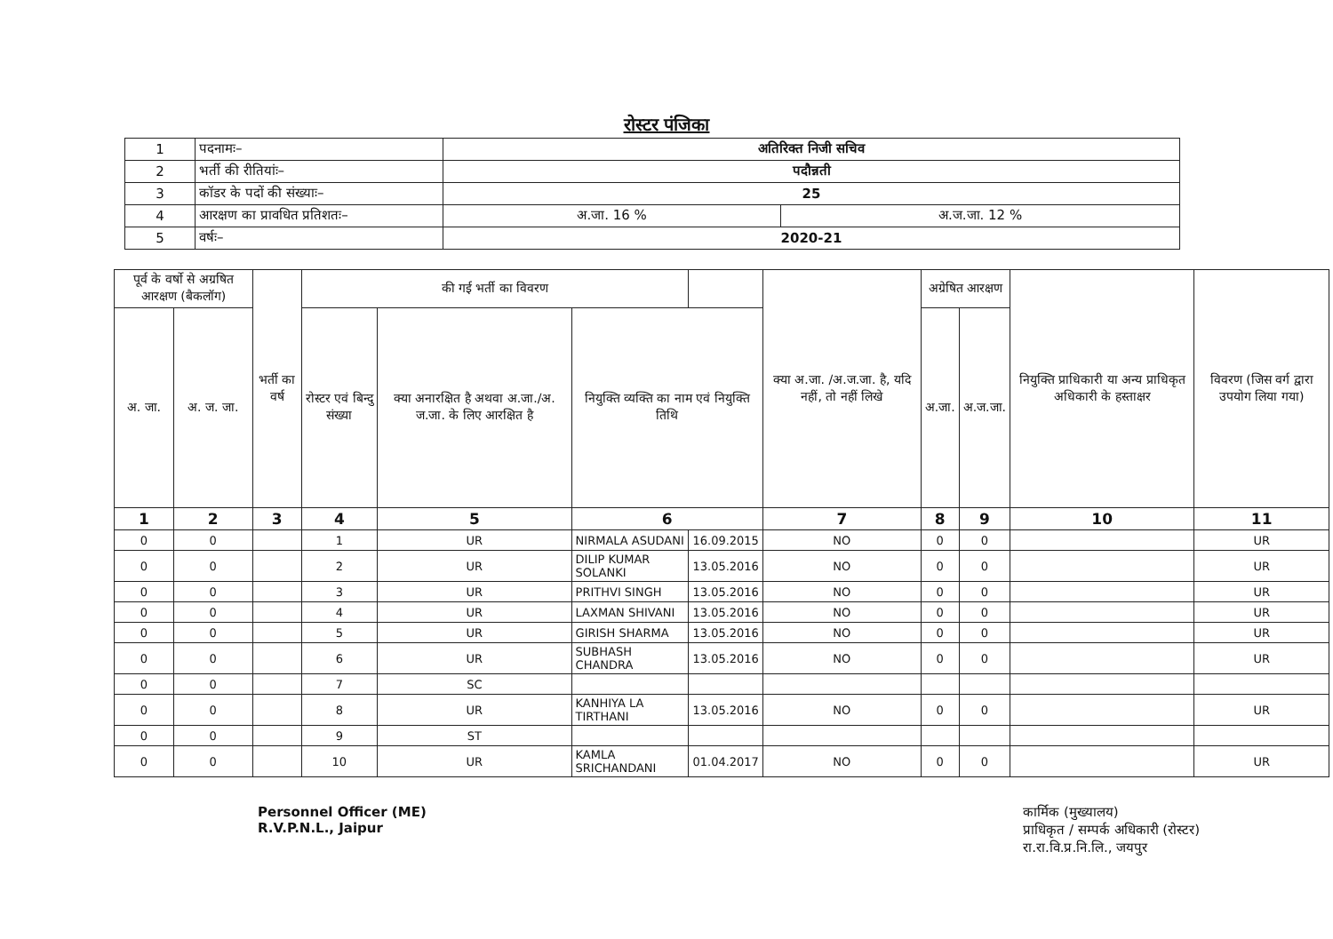रोस्टर पंजिका
| 1 | पदनामः– | अतिरिक्त निजी सचिव | |
| 2 | भर्ती की रीतियांः– | पदौन्नती | |
| 3 | कॉडर के पदों की संख्याः– | 25 | |
| 4 | आरक्षण का प्रावधित प्रतिशतः– | अ.जा. 16 % | अ.ज.जा. 12 % |
| 5 | वर्षः– | 2020-21 | |
| पूर्व के वर्षो से अग्रषित आरक्षण (बैकलॉग) | | भर्ती का वर्ष | की गई भर्ती का विवरण | | | | क्या अ.जा. /अ.ज.जा. है, यदि नहीं, तो नहीं लिखे | अग्रेषित आरक्षण | | नियुक्ति प्राधिकारी या अन्य प्राधिकृत अधिकारी के हस्ताक्षर | विवरण (जिस वर्ग द्वारा उपयोग लिया गया) |
| --- | --- | --- | --- | --- | --- | --- | --- | --- | --- | --- | --- |
| अ. जा. | अ. ज. जा. | | रोस्टर एवं बिन्दु संख्या | क्या अनारक्षित है अथवा अ.जा./अ. ज.जा. के लिए आरक्षित है | नियुक्ति व्यक्ति का नाम एवं नियुक्ति तिथि | | | अ.जा. | अ.ज.जा. | | |
| 1 | 2 | 3 | 4 | 5 | 6 | | 7 | 8 | 9 | 10 | 11 |
| 0 | 0 | | 1 | UR | NIRMALA ASUDANI | 16.09.2015 | NO | 0 | 0 | | UR |
| 0 | 0 | | 2 | UR | DILIP KUMAR SOLANKI | 13.05.2016 | NO | 0 | 0 | | UR |
| 0 | 0 | | 3 | UR | PRITHVI SINGH | 13.05.2016 | NO | 0 | 0 | | UR |
| 0 | 0 | | 4 | UR | LAXMAN SHIVANI | 13.05.2016 | NO | 0 | 0 | | UR |
| 0 | 0 | | 5 | UR | GIRISH SHARMA | 13.05.2016 | NO | 0 | 0 | | UR |
| 0 | 0 | | 6 | UR | SUBHASH CHANDRA | 13.05.2016 | NO | 0 | 0 | | UR |
| 0 | 0 | | 7 | SC | | | | | | | |
| 0 | 0 | | 8 | UR | KANHIYA LA TIRTHANI | 13.05.2016 | NO | 0 | 0 | | UR |
| 0 | 0 | | 9 | ST | | | | | | | |
| 0 | 0 | | 10 | UR | KAMLA SRICHANDANI | 01.04.2017 | NO | 0 | 0 | | UR |
Personnel Officer (ME)
R.V.P.N.L., Jaipur
कार्मिक (मुख्यालय)
प्राधिकृत / सम्पर्क अधिकारी (रोस्टर)
रा.रा.वि.प्र.नि.लि., जयपुर